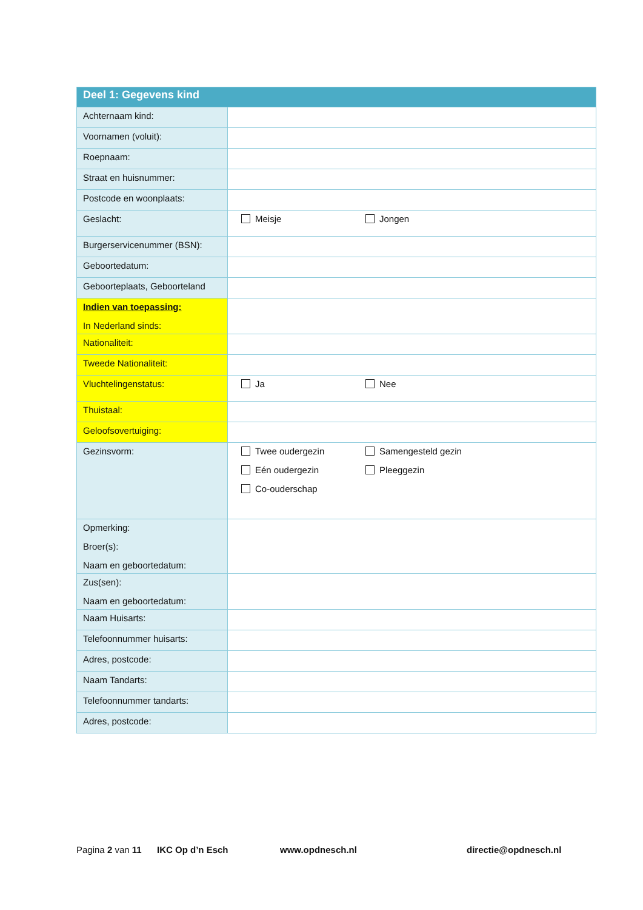| Deel 1: Gegevens kind | |
| --- | --- |
| Achternaam kind: | |
| Voornamen (voluit): | |
| Roepnaam: | |
| Straat en huisnummer: | |
| Postcode en woonplaats: | |
| Geslacht: | Meisje Jongen |
| Burgerservicenummer (BSN): | |
| Geboortedatum: | |
| Geboorteplaats, Geboorteland | |
| Indien van toepassing: In Nederland sinds: | |
| Nationaliteit: | |
| Tweede Nationaliteit: | |
| Vluchtelingenstatus: | Ja Nee |
| Thuistaal: | |
| Geloofsovertuiging: | |
| Gezinsvorm: | Twee oudergezin Samengesteld gezin Eén oudergezin Pleeggezin Co-ouderschap |
| Opmerking: Broer(s): Naam en geboortedatum: | |
| Zus(sen): Naam en geboortedatum: | |
| Naam Huisarts: | |
| Telefoonnummer huisarts: | |
| Adres, postcode: | |
| Naam Tandarts: | |
| Telefoonnummer tandarts: | |
| Adres, postcode: | |
Pagina 2 van 11 IKC Op d’n Esch www.opdnesch.nl directie@opdnesch.nl